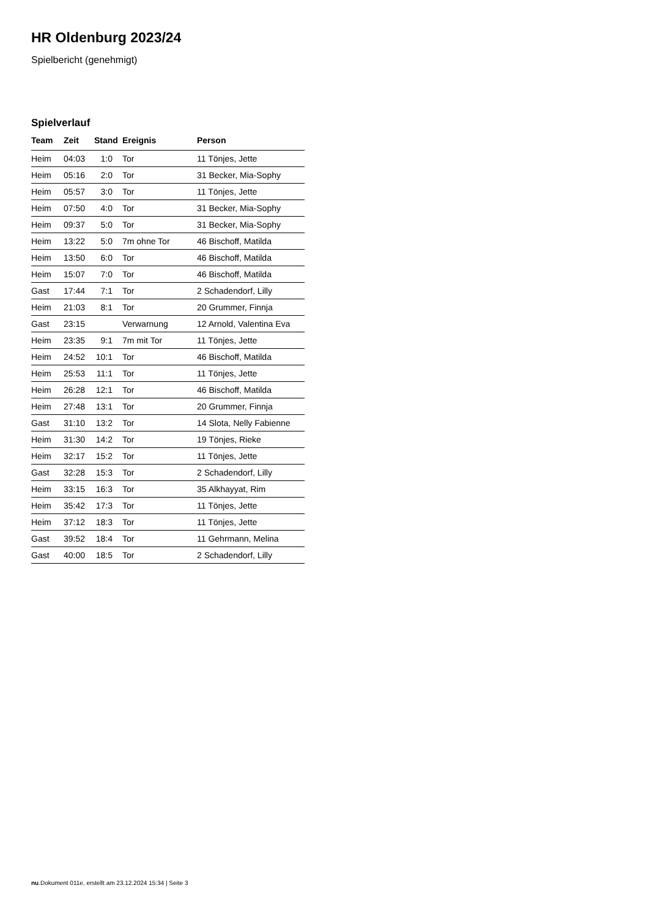HR Oldenburg 2023/24
Spielbericht (genehmigt)
Spielverlauf
| Team | Zeit | Stand | Ereignis | Person |
| --- | --- | --- | --- | --- |
| Heim | 04:03 | 1:0 | Tor | 11 Tönjes, Jette |
| Heim | 05:16 | 2:0 | Tor | 31 Becker, Mia-Sophy |
| Heim | 05:57 | 3:0 | Tor | 11 Tönjes, Jette |
| Heim | 07:50 | 4:0 | Tor | 31 Becker, Mia-Sophy |
| Heim | 09:37 | 5:0 | Tor | 31 Becker, Mia-Sophy |
| Heim | 13:22 | 5:0 | 7m ohne Tor | 46 Bischoff, Matilda |
| Heim | 13:50 | 6:0 | Tor | 46 Bischoff, Matilda |
| Heim | 15:07 | 7:0 | Tor | 46 Bischoff, Matilda |
| Gast | 17:44 | 7:1 | Tor | 2 Schadendorf, Lilly |
| Heim | 21:03 | 8:1 | Tor | 20 Grummer, Finnja |
| Gast | 23:15 | | Verwarnung | 12 Arnold, Valentina Eva |
| Heim | 23:35 | 9:1 | 7m mit Tor | 11 Tönjes, Jette |
| Heim | 24:52 | 10:1 | Tor | 46 Bischoff, Matilda |
| Heim | 25:53 | 11:1 | Tor | 11 Tönjes, Jette |
| Heim | 26:28 | 12:1 | Tor | 46 Bischoff, Matilda |
| Heim | 27:48 | 13:1 | Tor | 20 Grummer, Finnja |
| Gast | 31:10 | 13:2 | Tor | 14 Slota, Nelly Fabienne |
| Heim | 31:30 | 14:2 | Tor | 19 Tönjes, Rieke |
| Heim | 32:17 | 15:2 | Tor | 11 Tönjes, Jette |
| Gast | 32:28 | 15:3 | Tor | 2 Schadendorf, Lilly |
| Heim | 33:15 | 16:3 | Tor | 35 Alkhayyat, Rim |
| Heim | 35:42 | 17:3 | Tor | 11 Tönjes, Jette |
| Heim | 37:12 | 18:3 | Tor | 11 Tönjes, Jette |
| Gast | 39:52 | 18:4 | Tor | 11 Gehrmann, Melina |
| Gast | 40:00 | 18:5 | Tor | 2 Schadendorf, Lilly |
nu.Dokument 011e, erstellt am 23.12.2024 15:34 | Seite 3